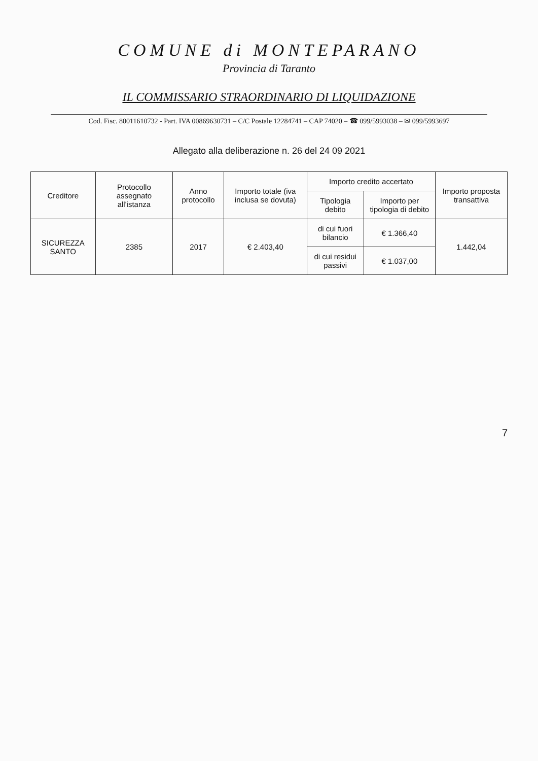COMUNE di MONTEPARANO
Provincia di Taranto
IL COMMISSARIO STRAORDINARIO DI LIQUIDAZIONE
Cod. Fisc. 80011610732 - Part. IVA 00869630731 – C/C Postale 12284741 – CAP 74020 – ☎ 099/5993038 – ✉ 099/5993697
Allegato alla deliberazione n. 26 del 24 09 2021
| Creditore | Protocollo assegnato all'istanza | Anno protocollo | Importo totale (iva inclusa se dovuta) | Importo credito accertato | | Importo proposta transattiva |
| --- | --- | --- | --- | --- | --- | --- |
| | | | | Tipologia debito | Importo per tipologia di debito | |
| SICUREZZA SANTO | 2385 | 2017 | € 2.403,40 | di cui fuori bilancio | € 1.366,40 | 1.442,04 |
| | | | | di cui residui passivi | € 1.037,00 | |
7